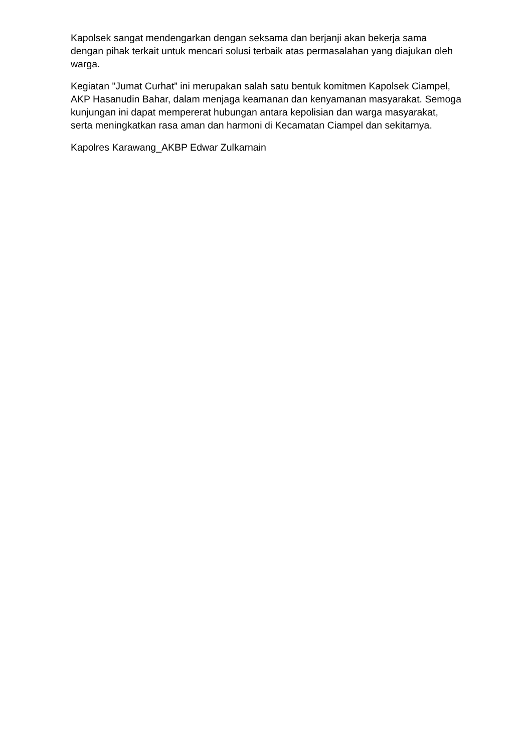Kapolsek sangat mendengarkan dengan seksama dan berjanji akan bekerja sama dengan pihak terkait untuk mencari solusi terbaik atas permasalahan yang diajukan oleh warga.
Kegiatan "Jumat Curhat” ini merupakan salah satu bentuk komitmen Kapolsek Ciampel, AKP Hasanudin Bahar, dalam menjaga keamanan dan kenyamanan masyarakat. Semoga kunjungan ini dapat mempererat hubungan antara kepolisian dan warga masyarakat, serta meningkatkan rasa aman dan harmoni di Kecamatan Ciampel dan sekitarnya.
Kapolres Karawang_AKBP Edwar Zulkarnain